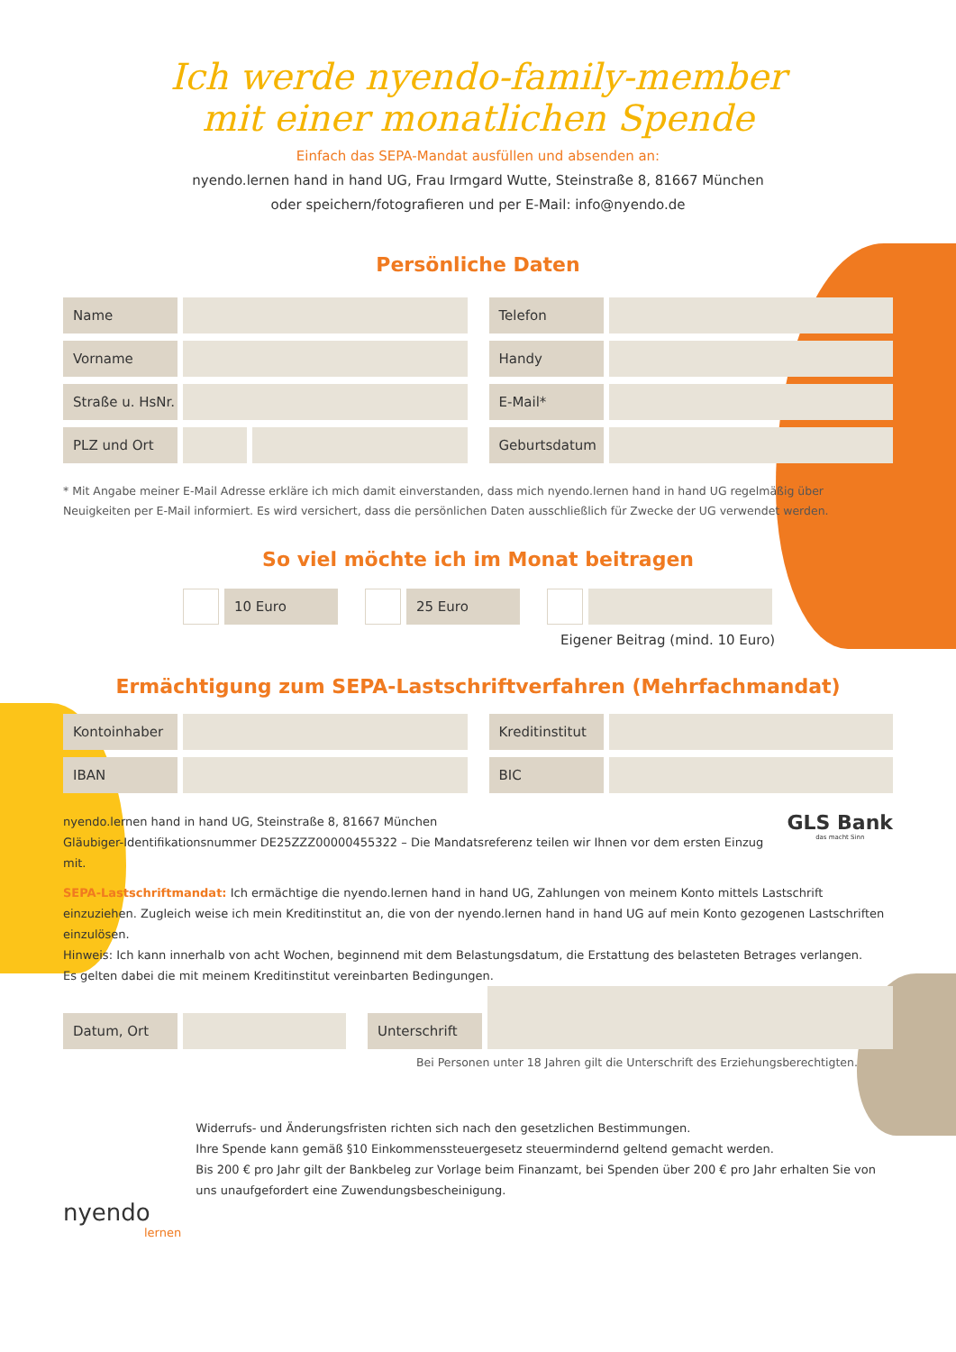Ich werde nyendo-family-member
mit einer monatlichen Spende
Einfach das SEPA-Mandat ausfüllen und absenden an:
nyendo.lernen hand in hand UG, Frau Irmgard Wutte, Steinstraße 8, 81667 München
oder speichern/fotografieren und per E-Mail: info@nyendo.de
Persönliche Daten
Name
Telefon
Vorname
Handy
Straße u. HsNr.
E-Mail*
PLZ und Ort
Geburtsdatum
* Mit Angabe meiner E-Mail Adresse erkläre ich mich damit einverstanden, dass mich nyendo.lernen hand in hand UG regelmäßig über Neuigkeiten per E-Mail informiert. Es wird versichert, dass die persönlichen Daten ausschließlich für Zwecke der UG verwendet werden.
So viel möchte ich im Monat beitragen
10 Euro 25 Euro
Eigener Beitrag (mind. 10 Euro)
Ermächtigung zum SEPA-Lastschriftverfahren (Mehrfachmandat)
Kontoinhaber
Kreditinstitut
IBAN
BIC
nyendo.lernen hand in hand UG, Steinstraße 8, 81667 München
Gläubiger-Identifikationsnummer DE25ZZZ00000455322 – Die Mandatsreferenz teilen wir Ihnen vor dem ersten Einzug mit.
GLS Bank
das macht Sinn
SEPA-Lastschriftmandat: Ich ermächtige die nyendo.lernen hand in hand UG, Zahlungen von meinem Konto mittels Lastschrift einzuziehen. Zugleich weise ich mein Kreditinstitut an, die von der nyendo.lernen hand in hand UG auf mein Konto gezogenen Lastschriften einzulösen.
Hinweis: Ich kann innerhalb von acht Wochen, beginnend mit dem Belastungsdatum, die Erstattung des belasteten Betrages verlangen.
Es gelten dabei die mit meinem Kreditinstitut vereinbarten Bedingungen.
Datum, Ort
Unterschrift
Bei Personen unter 18 Jahren gilt die Unterschrift des Erziehungsberechtigten.
nyendo
lernen
Widerrufs- und Änderungsfristen richten sich nach den gesetzlichen Bestimmungen.
Ihre Spende kann gemäß §10 Einkommenssteuergesetz steuermindernd geltend gemacht werden.
Bis 200 € pro Jahr gilt der Bankbeleg zur Vorlage beim Finanzamt, bei Spenden über 200 € pro Jahr erhalten Sie von uns unaufgefordert eine Zuwendungsbescheinigung.